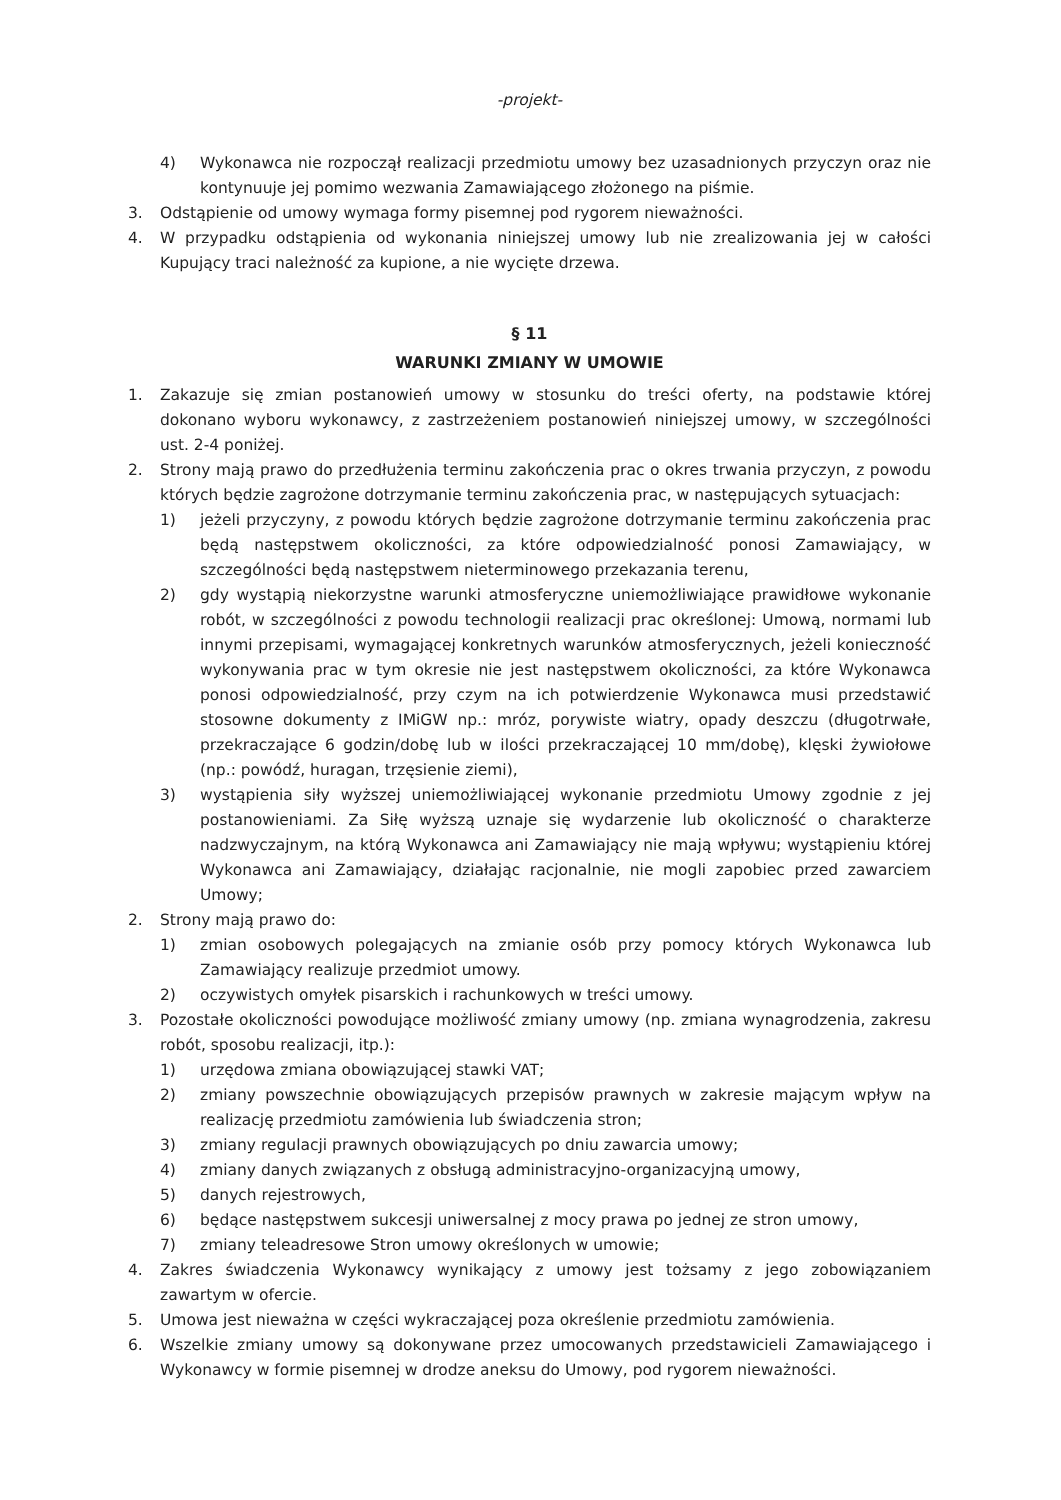-projekt-
4) Wykonawca nie rozpoczął realizacji przedmiotu umowy bez uzasadnionych przyczyn oraz nie kontynuuje jej pomimo wezwania Zamawiającego złożonego na piśmie.
3. Odstąpienie od umowy wymaga formy pisemnej pod rygorem nieważności.
4. W przypadku odstąpienia od wykonania niniejszej umowy lub nie zrealizowania jej w całości Kupujący traci należność za kupione, a nie wycięte drzewa.
§ 11
WARUNKI ZMIANY W UMOWIE
1. Zakazuje się zmian postanowień umowy w stosunku do treści oferty, na podstawie której dokonano wyboru wykonawcy, z zastrzeżeniem postanowień niniejszej umowy, w szczególności ust. 2-4 poniżej.
2. Strony mają prawo do przedłużenia terminu zakończenia prac o okres trwania przyczyn, z powodu których będzie zagrożone dotrzymanie terminu zakończenia prac, w następujących sytuacjach:
1) jeżeli przyczyny, z powodu których będzie zagrożone dotrzymanie terminu zakończenia prac będą następstwem okoliczności, za które odpowiedzialność ponosi Zamawiający, w szczególności będą następstwem nieterminowego przekazania terenu,
2) gdy wystąpią niekorzystne warunki atmosferyczne uniemożliwiające prawidłowe wykonanie robót, w szczególności z powodu technologii realizacji prac określonej: Umową, normami lub innymi przepisami, wymagającej konkretnych warunków atmosferycznych, jeżeli konieczność wykonywania prac w tym okresie nie jest następstwem okoliczności, za które Wykonawca ponosi odpowiedzialność, przy czym na ich potwierdzenie Wykonawca musi przedstawić stosowne dokumenty z IMiGW np.: mróz, porywiste wiatry, opady deszczu (długotrwałe, przekraczające 6 godzin/dobę lub w ilości przekraczającej 10 mm/dobę), klęski żywiołowe (np.: powódź, huragan, trzęsienie ziemi),
3) wystąpienia siły wyższej uniemożliwiającej wykonanie przedmiotu Umowy zgodnie z jej postanowieniami. Za Siłę wyższą uznaje się wydarzenie lub okoliczność o charakterze nadzwyczajnym, na którą Wykonawca ani Zamawiający nie mają wpływu; wystąpieniu której Wykonawca ani Zamawiający, działając racjonalnie, nie mogli zapobiec przed zawarciem Umowy;
2. Strony mają prawo do:
1) zmian osobowych polegających na zmianie osób przy pomocy których Wykonawca lub Zamawiający realizuje przedmiot umowy.
2) oczywistych omyłek pisarskich i rachunkowych w treści umowy.
3. Pozostałe okoliczności powodujące możliwość zmiany umowy (np. zmiana wynagrodzenia, zakresu robót, sposobu realizacji, itp.):
1) urzędowa zmiana obowiązującej stawki VAT;
2) zmiany powszechnie obowiązujących przepisów prawnych w zakresie mającym wpływ na realizację przedmiotu zamówienia lub świadczenia stron;
3) zmiany regulacji prawnych obowiązujących po dniu zawarcia umowy;
4) zmiany danych związanych z obsługą administracyjno-organizacyjną umowy,
5) danych rejestrowych,
6) będące następstwem sukcesji uniwersalnej z mocy prawa po jednej ze stron umowy,
7) zmiany teleadresowe Stron umowy określonych w umowie;
4. Zakres świadczenia Wykonawcy wynikający z umowy jest tożsamy z jego zobowiązaniem zawartym w ofercie.
5. Umowa jest nieważna w części wykraczającej poza określenie przedmiotu zamówienia.
6. Wszelkie zmiany umowy są dokonywane przez umocowanych przedstawicieli Zamawiającego i Wykonawcy w formie pisemnej w drodze aneksu do Umowy, pod rygorem nieważności.